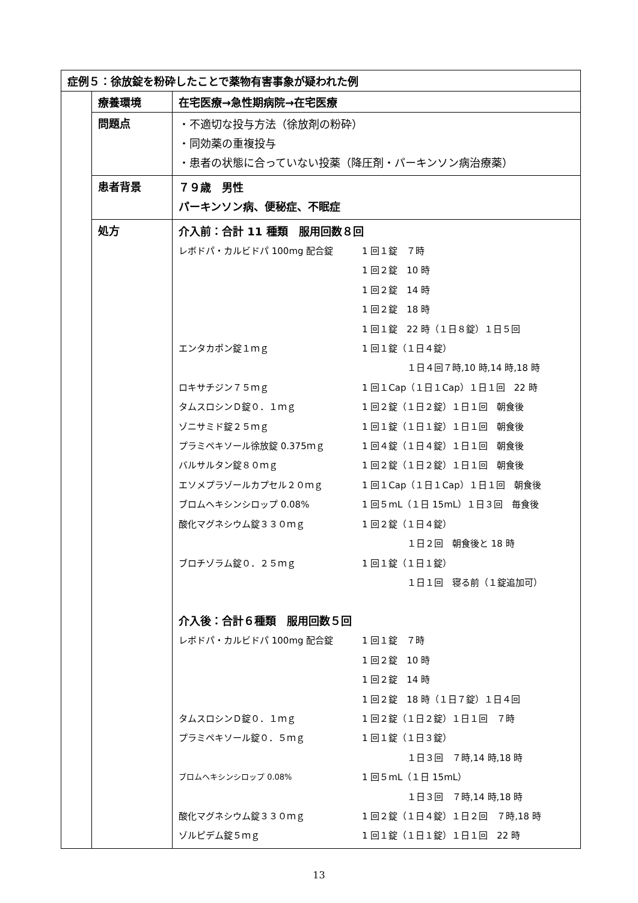| 症例５：徐放錠を粉砕したことで薬物有害事象が疑われた例 | | |
| | 療養環境 | 在宅医療→急性期病院→在宅医療 |
| | 問題点 | ・不適切な投与方法（徐放剤の粉砕） ・同効薬の重複投与 ・患者の状態に合っていない投薬（降圧剤・パーキンソン病治療薬） |
| | 患者背景 | ７９歳 男性 パーキンソン病、便秘症、不眠症 |
| | 処方 | 介入前：合計 11 種類 服用回数８回 / レボドパ・カルビドパ 100mg 配合錠 / 1 回１錠 ７時 / / / 1 回２錠 10 時 / / / 1 回２錠 14 時 / / / 1 回２錠 18 時 / / / 1 回１錠 22 時（１日８錠）１日５回 / / エンタカポン錠１ｍｇ / 1 回１錠（１日４錠） / / / １日４回７時,10 時,14 時,18 時 / / ロキサチジン７５ｍｇ / 1 回１Cap（１日１Cap）１日１回 22 時 / / タムスロシンＤ錠０．１ｍｇ / 1 回２錠（１日２錠）１日１回 朝食後 / / ゾニサミド錠２５ｍｇ / 1 回１錠（１日１錠）１日１回 朝食後 / / プラミペキソール徐放錠 0.375ｍｇ / 1 回４錠（１日４錠）１日１回 朝食後 / / バルサルタン錠８０ｍｇ / 1 回２錠（１日２錠）１日１回 朝食後 / / エソメプラゾールカプセル２０ｍｇ / 1 回１Cap（１日１Cap）１日１回 朝食後 / / ブロムヘキシンシロップ 0.08% / 1 回５mL（１日 15mL）１日３回 毎食後 / / 酸化マグネシウム錠３３０ｍｇ / 1 回２錠（１日４錠） / / / １日２回 朝食後と 18 時 / / ブロチゾラム錠０．２５ｍｇ / 1 回１錠（１日１錠） / / / １日１回 寝る前（１錠追加可） / 介入後：合計６種類 服用回数５回 / レボドパ・カルビドパ 100mg 配合錠 / 1 回１錠 ７時 / / / 1 回２錠 10 時 / / / 1 回２錠 14 時 / / / 1 回２錠 18 時（１日７錠）１日４回 / / タムスロシンＤ錠０．１ｍｇ / 1 回２錠（１日２錠）１日１回 ７時 / / プラミペキソール錠０．５ｍｇ / 1 回１錠（１日３錠） / / / １日３回 ７時,14 時,18 時 / / ブロムヘキシンシロップ 0.08% / 1 回５mL（１日 15mL） / / / １日３回 ７時,14 時,18 時 / / 酸化マグネシウム錠３３０ｍｇ / 1 回２錠（１日４錠）１日２回 ７時,18 時 / / ゾルピデム錠５ｍｇ / 1 回１錠（１日１錠）１日１回 22 時 / |
13